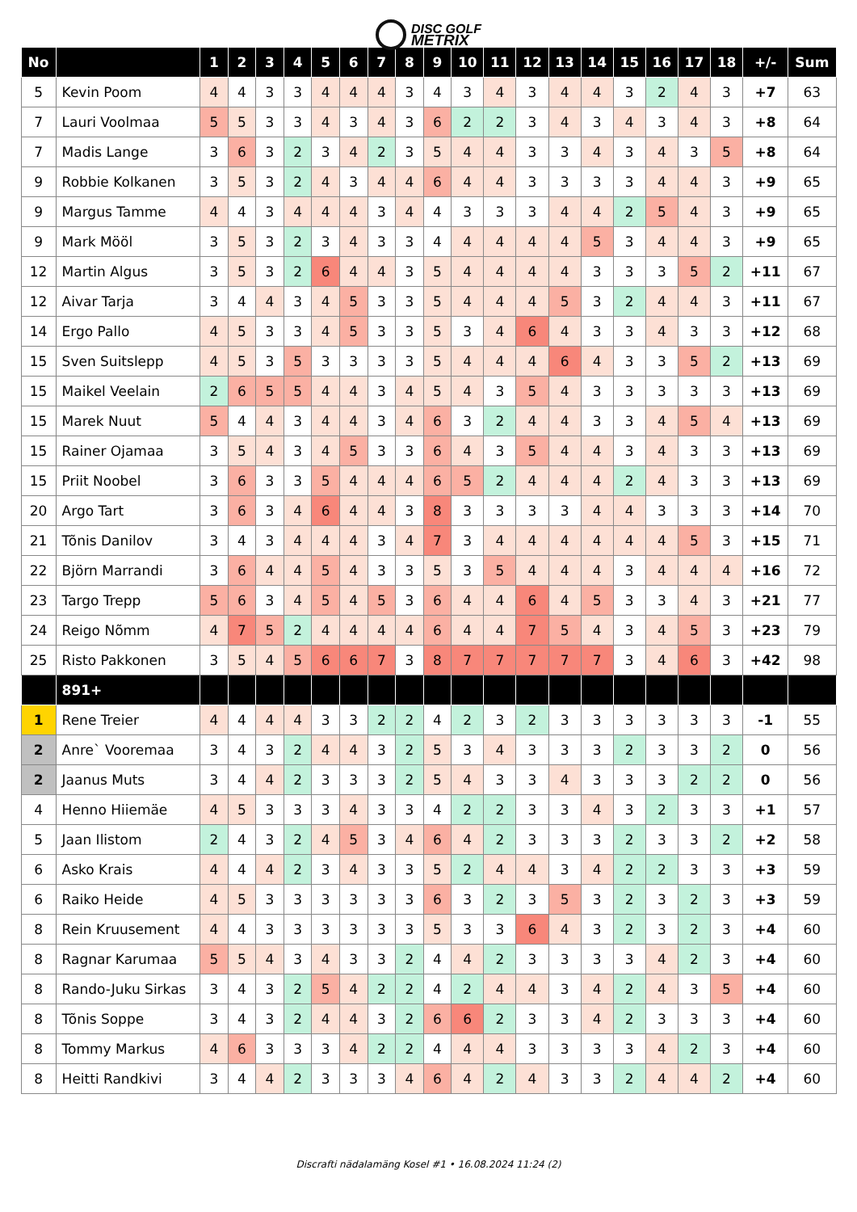DISC GOLF
METRIX
| No | | 1 | 2 | 3 | 4 | 5 | 6 | 7 | 8 | 9 | 10 | 11 | 12 | 13 | 14 | 15 | 16 | 17 | 18 | +/- | Sum |
| --- | --- | --- | --- | --- | --- | --- | --- | --- | --- | --- | --- | --- | --- | --- | --- | --- | --- | --- | --- | --- | --- |
| 5 | Kevin Poom | 4 | 4 | 3 | 3 | 4 | 4 | 4 | 3 | 4 | 3 | 4 | 3 | 4 | 4 | 3 | 2 | 4 | 3 | +7 | 63 |
| 7 | Lauri Voolmaa | 5 | 5 | 3 | 3 | 4 | 3 | 4 | 3 | 6 | 2 | 2 | 3 | 4 | 3 | 4 | 3 | 4 | 3 | +8 | 64 |
| 7 | Madis Lange | 3 | 6 | 3 | 2 | 3 | 4 | 2 | 3 | 5 | 4 | 4 | 3 | 3 | 4 | 3 | 4 | 3 | 5 | +8 | 64 |
| 9 | Robbie Kolkanen | 3 | 5 | 3 | 2 | 4 | 3 | 4 | 4 | 6 | 4 | 4 | 3 | 3 | 3 | 3 | 4 | 4 | 3 | +9 | 65 |
| 9 | Margus Tamme | 4 | 4 | 3 | 4 | 4 | 4 | 3 | 4 | 4 | 3 | 3 | 3 | 4 | 4 | 2 | 5 | 4 | 3 | +9 | 65 |
| 9 | Mark Mööl | 3 | 5 | 3 | 2 | 3 | 4 | 3 | 3 | 4 | 4 | 4 | 4 | 4 | 5 | 3 | 4 | 4 | 3 | +9 | 65 |
| 12 | Martin Algus | 3 | 5 | 3 | 2 | 6 | 4 | 4 | 3 | 5 | 4 | 4 | 4 | 4 | 3 | 3 | 3 | 5 | 2 | +11 | 67 |
| 12 | Aivar Tarja | 3 | 4 | 4 | 3 | 4 | 5 | 3 | 3 | 5 | 4 | 4 | 4 | 5 | 3 | 2 | 4 | 4 | 3 | +11 | 67 |
| 14 | Ergo Pallo | 4 | 5 | 3 | 3 | 4 | 5 | 3 | 3 | 5 | 3 | 4 | 6 | 4 | 3 | 3 | 4 | 3 | 3 | +12 | 68 |
| 15 | Sven Suitslepp | 4 | 5 | 3 | 5 | 3 | 3 | 3 | 3 | 5 | 4 | 4 | 4 | 6 | 4 | 3 | 3 | 5 | 2 | +13 | 69 |
| 15 | Maikel Veelain | 2 | 6 | 5 | 5 | 4 | 4 | 3 | 4 | 5 | 4 | 3 | 5 | 4 | 3 | 3 | 3 | 3 | 3 | +13 | 69 |
| 15 | Marek Nuut | 5 | 4 | 4 | 3 | 4 | 4 | 3 | 4 | 6 | 3 | 2 | 4 | 4 | 3 | 3 | 4 | 5 | 4 | +13 | 69 |
| 15 | Rainer Ojamaa | 3 | 5 | 4 | 3 | 4 | 5 | 3 | 3 | 6 | 4 | 3 | 5 | 4 | 4 | 3 | 4 | 3 | 3 | +13 | 69 |
| 15 | Priit Noobel | 3 | 6 | 3 | 3 | 5 | 4 | 4 | 4 | 6 | 5 | 2 | 4 | 4 | 4 | 2 | 4 | 3 | 3 | +13 | 69 |
| 20 | Argo Tart | 3 | 6 | 3 | 4 | 6 | 4 | 4 | 3 | 8 | 3 | 3 | 3 | 3 | 4 | 4 | 3 | 3 | 3 | +14 | 70 |
| 21 | Tõnis Danilov | 3 | 4 | 3 | 4 | 4 | 4 | 3 | 4 | 7 | 3 | 4 | 4 | 4 | 4 | 4 | 4 | 5 | 3 | +15 | 71 |
| 22 | Björn Marrandi | 3 | 6 | 4 | 4 | 5 | 4 | 3 | 3 | 5 | 3 | 5 | 4 | 4 | 4 | 3 | 4 | 4 | 4 | +16 | 72 |
| 23 | Targo Trepp | 5 | 6 | 3 | 4 | 5 | 4 | 5 | 3 | 6 | 4 | 4 | 6 | 4 | 5 | 3 | 3 | 4 | 3 | +21 | 77 |
| 24 | Reigo Nõmm | 4 | 7 | 5 | 2 | 4 | 4 | 4 | 4 | 6 | 4 | 4 | 7 | 5 | 4 | 3 | 4 | 5 | 3 | +23 | 79 |
| 25 | Risto Pakkonen | 3 | 5 | 4 | 5 | 6 | 6 | 7 | 3 | 8 | 7 | 7 | 7 | 7 | 7 | 3 | 4 | 6 | 3 | +42 | 98 |
| | 891+ | | | | | | | | | | | | | | | | | | | | |
| 1 | Rene Treier | 4 | 4 | 4 | 4 | 3 | 3 | 2 | 2 | 4 | 2 | 3 | 2 | 3 | 3 | 3 | 3 | 3 | 3 | -1 | 55 |
| 2 | Anre` Vooremaa | 3 | 4 | 3 | 2 | 4 | 4 | 3 | 2 | 5 | 3 | 4 | 3 | 3 | 3 | 2 | 3 | 3 | 2 | 0 | 56 |
| 2 | Jaanus Muts | 3 | 4 | 4 | 2 | 3 | 3 | 3 | 2 | 5 | 4 | 3 | 3 | 4 | 3 | 3 | 3 | 2 | 2 | 0 | 56 |
| 4 | Henno Hiiemäe | 4 | 5 | 3 | 3 | 3 | 4 | 3 | 3 | 4 | 2 | 2 | 3 | 3 | 4 | 3 | 2 | 3 | 3 | +1 | 57 |
| 5 | Jaan Ilistom | 2 | 4 | 3 | 2 | 4 | 5 | 3 | 4 | 6 | 4 | 2 | 3 | 3 | 3 | 2 | 3 | 3 | 2 | +2 | 58 |
| 6 | Asko Krais | 4 | 4 | 4 | 2 | 3 | 4 | 3 | 3 | 5 | 2 | 4 | 4 | 3 | 4 | 2 | 2 | 3 | 3 | +3 | 59 |
| 6 | Raiko Heide | 4 | 5 | 3 | 3 | 3 | 3 | 3 | 3 | 6 | 3 | 2 | 3 | 5 | 3 | 2 | 3 | 2 | 3 | +3 | 59 |
| 8 | Rein Kruusement | 4 | 4 | 3 | 3 | 3 | 3 | 3 | 3 | 5 | 3 | 3 | 6 | 4 | 3 | 2 | 3 | 2 | 3 | +4 | 60 |
| 8 | Ragnar Karumaa | 5 | 5 | 4 | 3 | 4 | 3 | 3 | 2 | 4 | 4 | 2 | 3 | 3 | 3 | 3 | 4 | 2 | 3 | +4 | 60 |
| 8 | Rando-Juku Sirkas | 3 | 4 | 3 | 2 | 5 | 4 | 2 | 2 | 4 | 2 | 4 | 4 | 3 | 4 | 2 | 4 | 3 | 5 | +4 | 60 |
| 8 | Tõnis Soppe | 3 | 4 | 3 | 2 | 4 | 4 | 3 | 2 | 6 | 6 | 2 | 3 | 3 | 4 | 2 | 3 | 3 | 3 | +4 | 60 |
| 8 | Tommy Markus | 4 | 6 | 3 | 3 | 3 | 4 | 2 | 2 | 4 | 4 | 4 | 3 | 3 | 3 | 3 | 4 | 2 | 3 | +4 | 60 |
| 8 | Heitti Randkivi | 3 | 4 | 4 | 2 | 3 | 3 | 3 | 4 | 6 | 4 | 2 | 4 | 3 | 3 | 2 | 4 | 4 | 2 | +4 | 60 |
Discrafti nädalamäng Kosel #1 • 16.08.2024 11:24 (2)